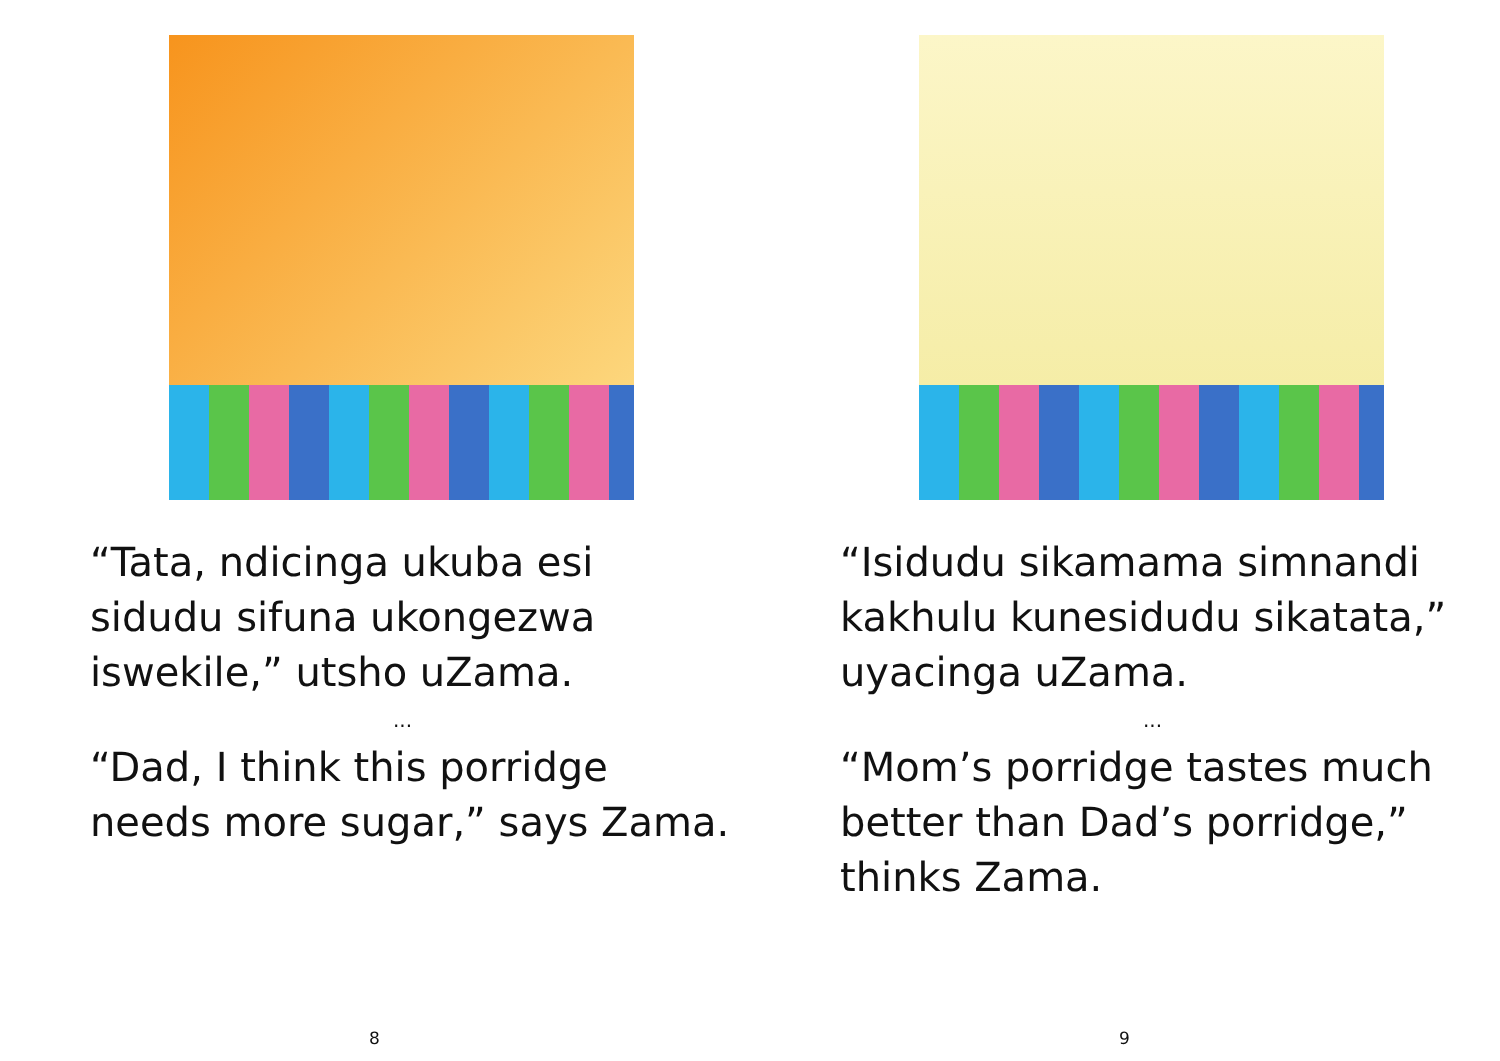“Tata, ndicinga ukuba esi sidudu sifuna ukongezwa iswekile,” utsho uZama.
...
“Dad, I think this porridge needs more sugar,” says Zama.
8
“Isidudu sikamama simnandi kakhulu kunesidudu sikatata,” uyacinga uZama.
...
“Mom’s porridge tastes much better than Dad’s porridge,” thinks Zama.
9